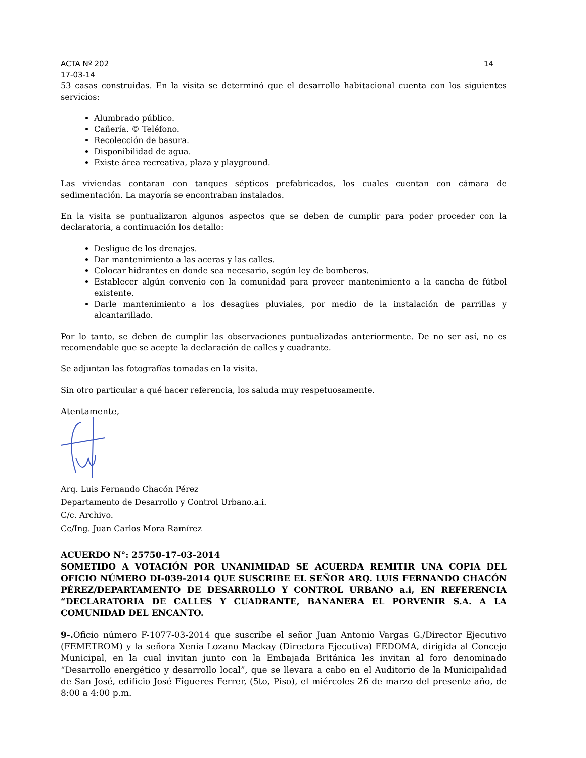ACTA Nº 202 14
17-03-14
53 casas construidas. En la visita se determinó que el desarrollo habitacional cuenta con los siguientes servicios:
Alumbrado público.
Cañería. © Teléfono.
Recolección de basura.
Disponibilidad de agua.
Existe área recreativa, plaza y playground.
Las viviendas contaran con tanques sépticos prefabricados, los cuales cuentan con cámara de sedimentación. La mayoría se encontraban instalados.
En la visita se puntualizaron algunos aspectos que se deben de cumplir para poder proceder con la declaratoria, a continuación los detallo:
Desligue de los drenajes.
Dar mantenimiento a las aceras y las calles.
Colocar hidrantes en donde sea necesario, según ley de bomberos.
Establecer algún convenio con la comunidad para proveer mantenimiento a la cancha de fútbol existente.
Darle mantenimiento a los desagües pluviales, por medio de la instalación de parrillas y alcantarillado.
Por lo tanto, se deben de cumplir las observaciones puntualizadas anteriormente. De no ser así, no es recomendable que se acepte la declaración de calles y cuadrante.
Se adjuntan las fotografías tomadas en la visita.
Sin otro particular a qué hacer referencia, los saluda muy respetuosamente.
Atentamente,
Arq. Luis Fernando Chacón Pérez
Departamento de Desarrollo y Control Urbano.a.i.
C/c. Archivo.
Cc/Ing. Juan Carlos Mora Ramírez
ACUERDO N°: 25750-17-03-2014
SOMETIDO A VOTACIÓN POR UNANIMIDAD SE ACUERDA REMITIR UNA COPIA DEL OFICIO NÚMERO DI-039-2014 QUE SUSCRIBE EL SEÑOR ARQ. LUIS FERNANDO CHACÓN PÉREZ/DEPARTAMENTO DE DESARROLLO Y CONTROL URBANO a.i, EN REFERENCIA “DECLARATORIA DE CALLES Y CUADRANTE, BANANERA EL PORVENIR S.A. A LA COMUNIDAD DEL ENCANTO.
9-. Oficio número F-1077-03-2014 que suscribe el señor Juan Antonio Vargas G./Director Ejecutivo (FEMETROM) y la señora Xenia Lozano Mackay (Directora Ejecutiva) FEDOMA, dirigida al Concejo Municipal, en la cual invitan junto con la Embajada Británica les invitan al foro denominado “Desarrollo energético y desarrollo local”, que se llevara a cabo en el Auditorio de la Municipalidad de San José, edificio José Figueres Ferrer, (5to, Piso), el miércoles 26 de marzo del presente año, de 8:00 a 4:00 p.m.